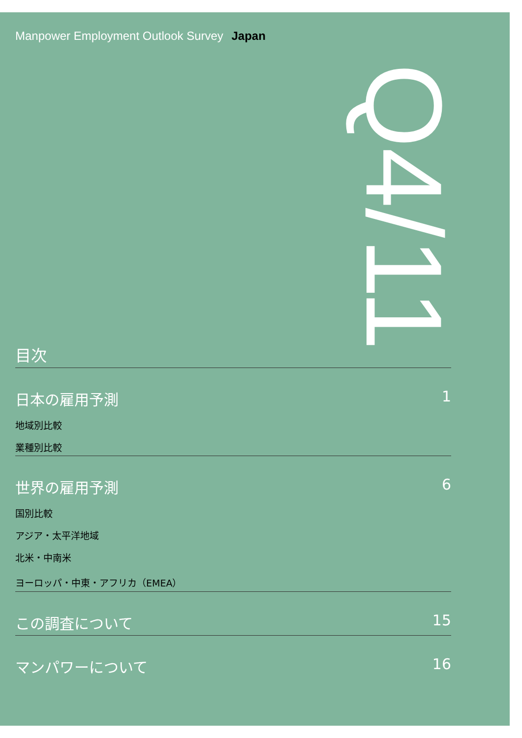Manpower Employment Outlook Survey Japan
Q4/11
目次
日本の雇用予測 1
地域別比較
業種別比較
世界の雇用予測 6
国別比較
アジア・太平洋地域
北米・中南米
ヨーロッパ・中東・アフリカ（EMEA）
この調査について 15
マンパワーについて 16